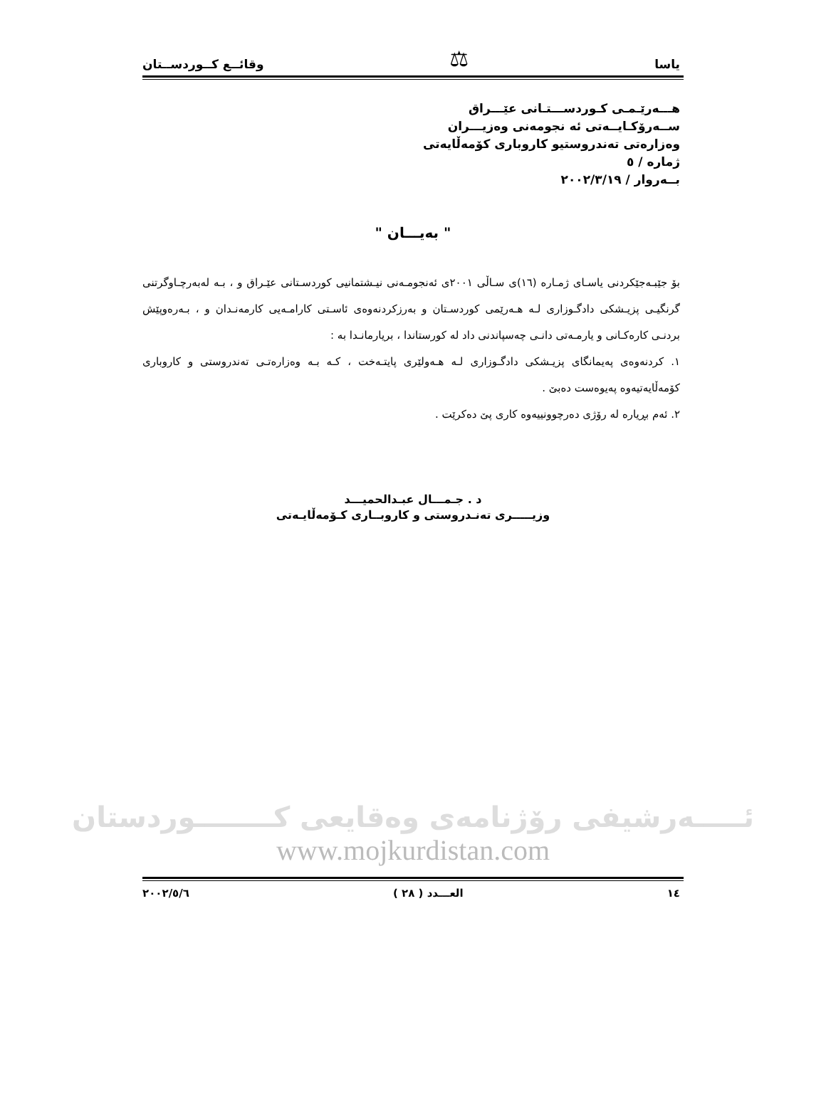یاسا ⚖ وقائــع كــوردســتان
هـــەرێـمـی كـوردســـتـانی عێـــراق
ســەرۆكـایــەتی ئە نجومەنی وەزیـــران
وەزارەتی تەندروستیو كاروباری كۆمەڵایەتی
ژمارە / ٥
بــەروار / ٢٠٠٢/٣/١٩
" بەیـــان "
بۆ جێبـەجێكردنی یاسـای ژمـارە (١٦)ی سـاڵی ٢٠٠١ی ئەنجومـەنی نیـشتمانیی كوردسـتانی عێـراق و ، بـە لەبەرچـاوگرتنی گرنگیـی پزیـشكی دادگـوزاری لـە هـەرێمی كوردسـتان و بەرزكردنەوەی ئاسـتی كارامـەیی كارمەنـدان و ، بـەرەوپێش بردنـی كارەكـانی و یارمـەتی دانـی چەسپاندنی داد لە كورستاندا ، بریارمانـدا بە :
١. كردنەوەی پەیمانگای پزیـشكی دادگـوزاری لـە هـەولێری پایتـەخت ، كـە بـە وەزارەتـی تەندروستی و كاروباری كۆمەڵایەتیەوە پەیوەست دەبێ .
٢. ئەم بڕیارە لە رۆژی دەرچوونییەوە كاری پێ دەكرێت .
د . جـمـــال عبـدالحمیـــد
وزیـــــری تەنـدروستی و كاروبــاری كـۆمەڵایـەتی
ئـــــەرشیفی رۆژنامەی وەقایعی كــــــــوردستان
www.mojkurdistan.com
١٤ العـــدد ( ٢٨ ) ٢٠٠٢/٥/٦